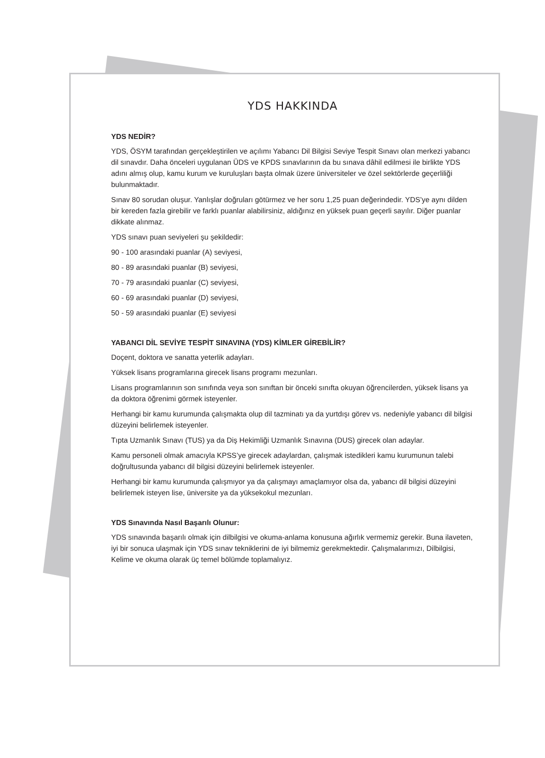YDS HAKKINDA
YDS NEDİR?
YDS, ÖSYM tarafından gerçekleştirilen ve açılımı Yabancı Dil Bilgisi Seviye Tespit Sınavı olan merkezi yabancı dil sınavdır. Daha önceleri uygulanan ÜDS ve KPDS sınavlarının da bu sınava dâhil edilmesi ile birlikte YDS adını almış olup, kamu kurum ve kuruluşları başta olmak üzere üniversiteler ve özel sektörlerde geçerliliği bulunmaktadır.
Sınav 80 sorudan oluşur. Yanlışlar doğruları götürmez ve her soru 1,25 puan değerindedir. YDS’ye aynı dilden bir kereden fazla girebilir ve farklı puanlar alabilirsiniz, aldığınız en yüksek puan geçerli sayılır. Diğer puanlar dikkate alınmaz.
YDS sınavı puan seviyeleri şu şekildedir:
90 - 100 arasındaki puanlar (A) seviyesi,
80 - 89 arasındaki puanlar (B) seviyesi,
70 - 79 arasındaki puanlar (C) seviyesi,
60 - 69 arasındaki puanlar (D) seviyesi,
50 - 59 arasındaki puanlar (E) seviyesi
YABANCI DİL SEVİYE TESPİT SINAVINA (YDS) KİMLER GİREBİLİR?
Doçent, doktora ve sanatta yeterlik adayları.
Yüksek lisans programlarına girecek lisans programı mezunları.
Lisans programlarının son sınıfında veya son sınıftan bir önceki sınıfta okuyan öğrencilerden, yüksek lisans ya da doktora öğrenimi görmek isteyenler.
Herhangi bir kamu kurumunda çalışmakta olup dil tazminatı ya da yurtdışı görev vs. nedeniyle yabancı dil bilgisi düzeyini belirlemek isteyenler.
Tıpta Uzmanlık Sınavı (TUS) ya da Diş Hekimliği Uzmanlık Sınavına (DUS) girecek olan adaylar.
Kamu personeli olmak amacıyla KPSS’ye girecek adaylardan, çalışmak istedikleri kamu kurumunun talebi doğrultusunda yabancı dil bilgisi düzeyini belirlemek isteyenler.
Herhangi bir kamu kurumunda çalışmıyor ya da çalışmayı amaçlamıyor olsa da, yabancı dil bilgisi düzeyini belirlemek isteyen lise, üniversite ya da yüksekokul mezunları.
YDS Sınavında Nasıl Başarılı Olunur:
YDS sınavında başarılı olmak için dilbilgisi ve okuma-anlama konusuna ağırlık vermemiz gerekir. Buna ilaveten, iyi bir sonuca ulaşmak için YDS sınav tekniklerini de iyi bilmemiz gerekmektedir. Çalışmalarımızı, Dilbilgisi, Kelime ve okuma olarak üç temel bölümde toplamalıyız.